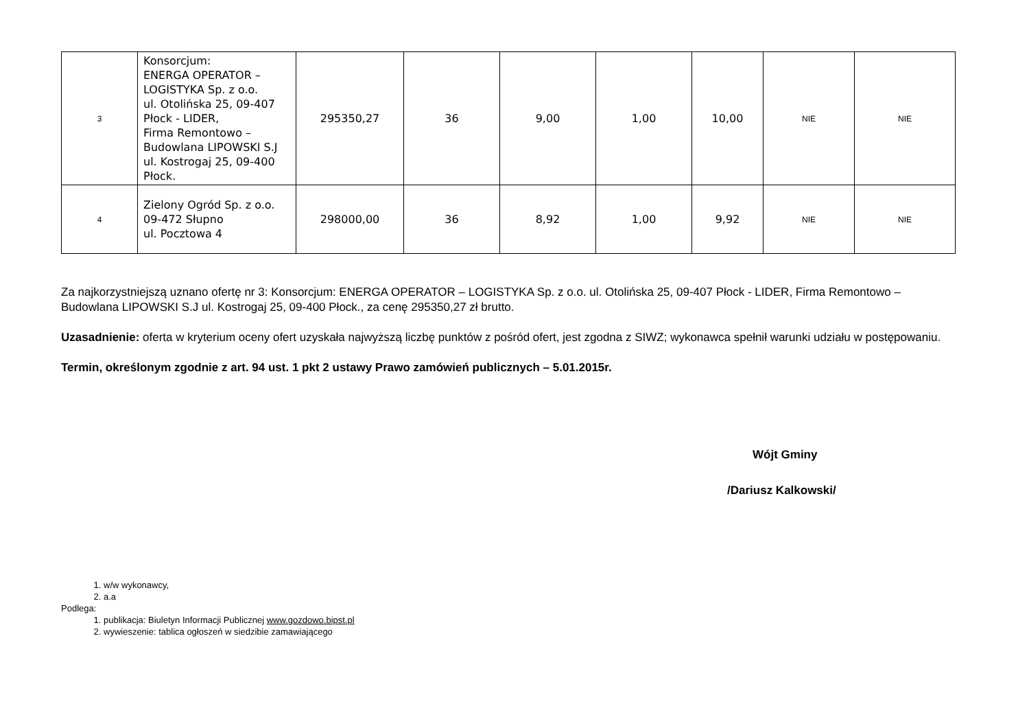| 3 | Konsorcjum: ENERGA OPERATOR – LOGISTYKA Sp. z o.o. ul. Otolińska 25, 09-407 Płock - LIDER, Firma Remontowo – Budowlana LIPOWSKI S.J ul. Kostrogaj 25, 09-400 Płock. | 295350,27 | 36 | 9,00 | 1,00 | 10,00 | NIE | NIE |
| 4 | Zielony Ogród Sp. z o.o. 09-472 Słupno ul. Pocztowa 4 | 298000,00 | 36 | 8,92 | 1,00 | 9,92 | NIE | NIE |
Za najkorzystniejszą uznano ofertę nr 3: Konsorcjum: ENERGA OPERATOR – LOGISTYKA Sp. z o.o. ul. Otolińska 25, 09-407 Płock - LIDER, Firma Remontowo – Budowlana LIPOWSKI S.J ul. Kostrogaj 25, 09-400 Płock., za cenę 295350,27 zł brutto.
Uzasadnienie: oferta w kryterium oceny ofert uzyskała najwyższą liczbę punktów z pośród ofert, jest zgodna z SIWZ; wykonawca spełnił warunki udziału w postępowaniu.
Termin, określonym zgodnie z art. 94 ust. 1 pkt 2 ustawy Prawo zamówień publicznych – 5.01.2015r.
Wójt Gminy
/Dariusz Kalkowski/
1. w/w wykonawcy,
2. a.a
Podlega:
1. publikacja: Biuletyn Informacji Publicznej www.gozdowo.bipst.pl
2. wywieszenie: tablica ogłoszeń w siedzibie zamawiającego